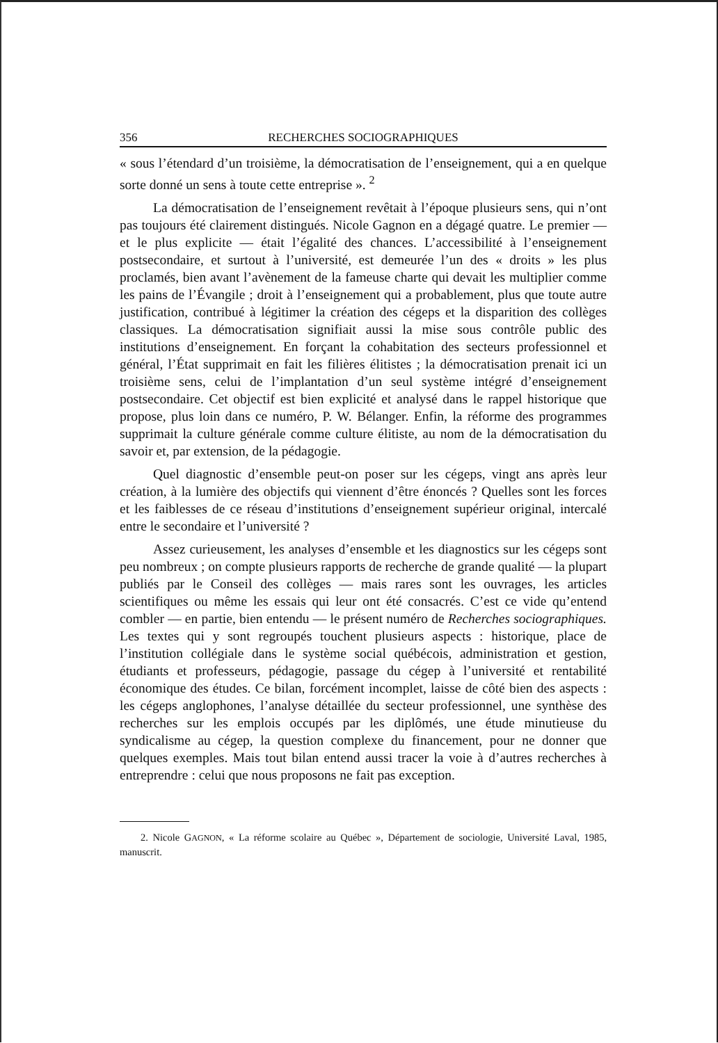356 RECHERCHES SOCIOGRAPHIQUES
« sous l’étendard d’un troisième, la démocratisation de l’enseignement, qui a en quelque sorte donné un sens à toute cette entreprise ». <sup>2</sup>
La démocratisation de l’enseignement revêtait à l’époque plusieurs sens, qui n’ont pas toujours été clairement distingués. Nicole Gagnon en a dégagé quatre. Le premier — et le plus explicite — était l’égalité des chances. L’accessibilité à l’enseignement postsecondaire, et surtout à l’université, est demeurée l’un des « droits » les plus proclamés, bien avant l’avènement de la fameuse charte qui devait les multiplier comme les pains de l’Évangile ; droit à l’enseignement qui a probablement, plus que toute autre justification, contribué à légitimer la création des cégeps et la disparition des collèges classiques. La démocratisation signifiait aussi la mise sous contrôle public des institutions d’enseignement. En forçant la cohabitation des secteurs professionnel et général, l’État supprimait en fait les filières élitistes ; la démocratisation prenait ici un troisième sens, celui de l’implantation d’un seul système intégré d’enseignement postsecondaire. Cet objectif est bien explicité et analysé dans le rappel historique que propose, plus loin dans ce numéro, P. W. Bélanger. Enfin, la réforme des programmes supprimait la culture générale comme culture élitiste, au nom de la démocratisation du savoir et, par extension, de la pédagogie.
Quel diagnostic d’ensemble peut-on poser sur les cégeps, vingt ans après leur création, à la lumière des objectifs qui viennent d’être énoncés ? Quelles sont les forces et les faiblesses de ce réseau d’institutions d’enseignement supérieur original, intercalé entre le secondaire et l’université ?
Assez curieusement, les analyses d’ensemble et les diagnostics sur les cégeps sont peu nombreux ; on compte plusieurs rapports de recherche de grande qualité — la plupart publiés par le Conseil des collèges — mais rares sont les ouvrages, les articles scientifiques ou même les essais qui leur ont été consacrés. C’est ce vide qu’entend combler — en partie, bien entendu — le présent numéro de Recherches sociographiques. Les textes qui y sont regroupés touchent plusieurs aspects : historique, place de l’institution collégiale dans le système social québécois, administration et gestion, étudiants et professeurs, pédagogie, passage du cégep à l’université et rentabilité économique des études. Ce bilan, forcément incomplet, laisse de côté bien des aspects : les cégeps anglophones, l’analyse détaillée du secteur professionnel, une synthèse des recherches sur les emplois occupés par les diplômés, une étude minutieuse du syndicalisme au cégep, la question complexe du financement, pour ne donner que quelques exemples. Mais tout bilan entend aussi tracer la voie à d’autres recherches à entreprendre : celui que nous proposons ne fait pas exception.
2. Nicole GAGNON, « La réforme scolaire au Québec », Département de sociologie, Université Laval, 1985, manuscrit.